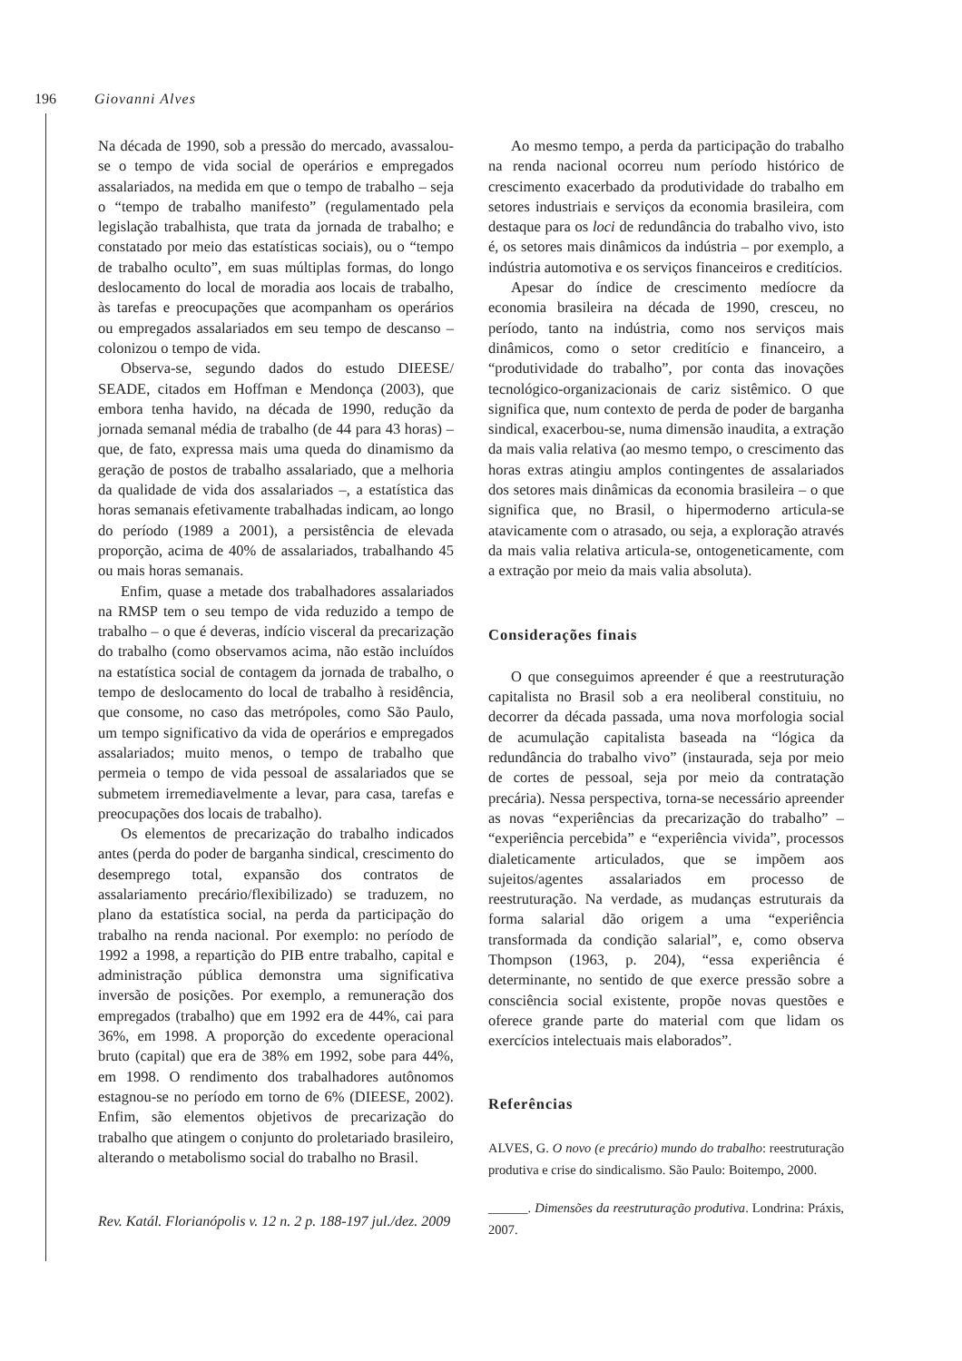196 Giovanni Alves
Na década de 1990, sob a pressão do mercado, avassalou-se o tempo de vida social de operários e empregados assalariados, na medida em que o tempo de trabalho – seja o “tempo de trabalho manifesto” (regulamentado pela legislação trabalhista, que trata da jornada de trabalho; e constatado por meio das estatísticas sociais), ou o “tempo de trabalho oculto”, em suas múltiplas formas, do longo deslocamento do local de moradia aos locais de trabalho, às tarefas e preocupações que acompanham os operários ou empregados assalariados em seu tempo de descanso – colonizou o tempo de vida.
Observa-se, segundo dados do estudo DIEESE/ SEADE, citados em Hoffman e Mendonça (2003), que embora tenha havido, na década de 1990, redução da jornada semanal média de trabalho (de 44 para 43 horas) – que, de fato, expressa mais uma queda do dinamismo da geração de postos de trabalho assalariado, que a melhoria da qualidade de vida dos assalariados –, a estatística das horas semanais efetivamente trabalhadas indicam, ao longo do período (1989 a 2001), a persistência de elevada proporção, acima de 40% de assalariados, trabalhando 45 ou mais horas semanais.
Enfim, quase a metade dos trabalhadores assalariados na RMSP tem o seu tempo de vida reduzido a tempo de trabalho – o que é deveras, indício visceral da precarização do trabalho (como observamos acima, não estão incluídos na estatística social de contagem da jornada de trabalho, o tempo de deslocamento do local de trabalho à residência, que consome, no caso das metrópoles, como São Paulo, um tempo significativo da vida de operários e empregados assalariados; muito menos, o tempo de trabalho que permeia o tempo de vida pessoal de assalariados que se submetem irremediavelmente a levar, para casa, tarefas e preocupações dos locais de trabalho).
Os elementos de precarização do trabalho indicados antes (perda do poder de barganha sindical, crescimento do desemprego total, expansão dos contratos de assalariamento precário/flexibilizado) se traduzem, no plano da estatística social, na perda da participação do trabalho na renda nacional. Por exemplo: no período de 1992 a 1998, a repartição do PIB entre trabalho, capital e administração pública demonstra uma significativa inversão de posições. Por exemplo, a remuneração dos empregados (trabalho) que em 1992 era de 44%, cai para 36%, em 1998. A proporção do excedente operacional bruto (capital) que era de 38% em 1992, sobe para 44%, em 1998. O rendimento dos trabalhadores autônomos estagnou-se no período em torno de 6% (DIEESE, 2002). Enfim, são elementos objetivos de precarização do trabalho que atingem o conjunto do proletariado brasileiro, alterando o metabolismo social do trabalho no Brasil.
Ao mesmo tempo, a perda da participação do trabalho na renda nacional ocorreu num período histórico de crescimento exacerbado da produtividade do trabalho em setores industriais e serviços da economia brasileira, com destaque para os loci de redundância do trabalho vivo, isto é, os setores mais dinâmicos da indústria – por exemplo, a indústria automotiva e os serviços financeiros e creditícios.
Apesar do índice de crescimento medíocre da economia brasileira na década de 1990, cresceu, no período, tanto na indústria, como nos serviços mais dinâmicos, como o setor creditício e financeiro, a “produtividade do trabalho”, por conta das inovações tecnológico-organizacionais de cariz sistêmico. O que significa que, num contexto de perda de poder de barganha sindical, exacerbou-se, numa dimensão inaudita, a extração da mais valia relativa (ao mesmo tempo, o crescimento das horas extras atingiu amplos contingentes de assalariados dos setores mais dinâmicas da economia brasileira – o que significa que, no Brasil, o hipermoderno articula-se atavicamente com o atrasado, ou seja, a exploração através da mais valia relativa articula-se, ontogeneticamente, com a extração por meio da mais valia absoluta).
Considerações finais
O que conseguimos apreender é que a reestruturação capitalista no Brasil sob a era neoliberal constituiu, no decorrer da década passada, uma nova morfologia social de acumulação capitalista baseada na “lógica da redundância do trabalho vivo” (instaurada, seja por meio de cortes de pessoal, seja por meio da contratação precária). Nessa perspectiva, torna-se necessário apreender as novas “experiências da precarização do trabalho” – “experiência percebida” e “experiência vivida”, processos dialeticamente articulados, que se impõem aos sujeitos/agentes assalariados em processo de reestruturação. Na verdade, as mudanças estruturais da forma salarial dão origem a uma “experiência transformada da condição salarial”, e, como observa Thompson (1963, p. 204), “essa experiência é determinante, no sentido de que exerce pressão sobre a consciência social existente, propõe novas questões e oferece grande parte do material com que lidam os exercícios intelectuais mais elaborados”.
Referências
ALVES, G. O novo (e precário) mundo do trabalho: reestruturação produtiva e crise do sindicalismo. São Paulo: Boitempo, 2000.
______. Dimensões da reestruturação produtiva. Londrina: Práxis, 2007.
Rev. Katál. Florianópolis v. 12 n. 2 p. 188-197 jul./dez. 2009